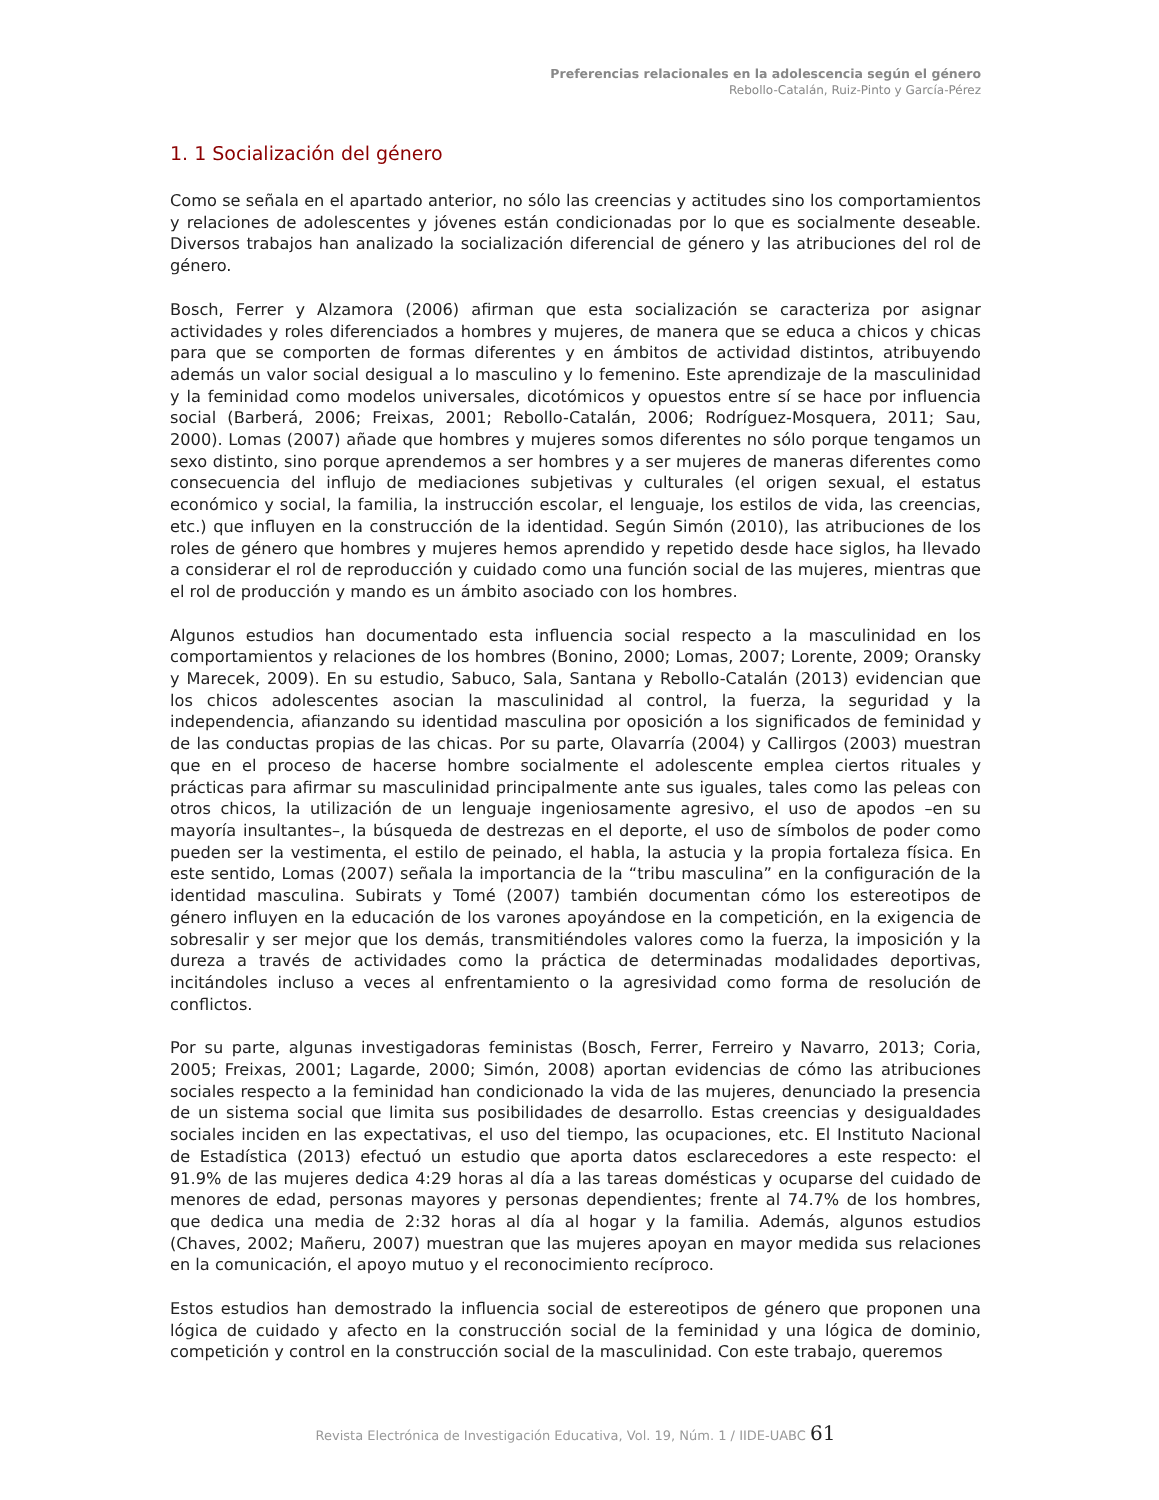Preferencias relacionales en la adolescencia según el género
Rebollo-Catalán, Ruiz-Pinto y García-Pérez
1. 1 Socialización del género
Como se señala en el apartado anterior, no sólo las creencias y actitudes sino los comportamientos y relaciones de adolescentes y jóvenes están condicionadas por lo que es socialmente deseable. Diversos trabajos han analizado la socialización diferencial de género y las atribuciones del rol de género.
Bosch, Ferrer y Alzamora (2006) afirman que esta socialización se caracteriza por asignar actividades y roles diferenciados a hombres y mujeres, de manera que se educa a chicos y chicas para que se comporten de formas diferentes y en ámbitos de actividad distintos, atribuyendo además un valor social desigual a lo masculino y lo femenino. Este aprendizaje de la masculinidad y la feminidad como modelos universales, dicotómicos y opuestos entre sí se hace por influencia social (Barberá, 2006; Freixas, 2001; Rebollo-Catalán, 2006; Rodríguez-Mosquera, 2011; Sau, 2000). Lomas (2007) añade que hombres y mujeres somos diferentes no sólo porque tengamos un sexo distinto, sino porque aprendemos a ser hombres y a ser mujeres de maneras diferentes como consecuencia del influjo de mediaciones subjetivas y culturales (el origen sexual, el estatus económico y social, la familia, la instrucción escolar, el lenguaje, los estilos de vida, las creencias, etc.) que influyen en la construcción de la identidad. Según Simón (2010), las atribuciones de los roles de género que hombres y mujeres hemos aprendido y repetido desde hace siglos, ha llevado a considerar el rol de reproducción y cuidado como una función social de las mujeres, mientras que el rol de producción y mando es un ámbito asociado con los hombres.
Algunos estudios han documentado esta influencia social respecto a la masculinidad en los comportamientos y relaciones de los hombres (Bonino, 2000; Lomas, 2007; Lorente, 2009; Oransky y Marecek, 2009). En su estudio, Sabuco, Sala, Santana y Rebollo-Catalán (2013) evidencian que los chicos adolescentes asocian la masculinidad al control, la fuerza, la seguridad y la independencia, afianzando su identidad masculina por oposición a los significados de feminidad y de las conductas propias de las chicas. Por su parte, Olavarría (2004) y Callirgos (2003) muestran que en el proceso de hacerse hombre socialmente el adolescente emplea ciertos rituales y prácticas para afirmar su masculinidad principalmente ante sus iguales, tales como las peleas con otros chicos, la utilización de un lenguaje ingeniosamente agresivo, el uso de apodos –en su mayoría insultantes–, la búsqueda de destrezas en el deporte, el uso de símbolos de poder como pueden ser la vestimenta, el estilo de peinado, el habla, la astucia y la propia fortaleza física. En este sentido, Lomas (2007) señala la importancia de la “tribu masculina” en la configuración de la identidad masculina. Subirats y Tomé (2007) también documentan cómo los estereotipos de género influyen en la educación de los varones apoyándose en la competición, en la exigencia de sobresalir y ser mejor que los demás, transmitiéndoles valores como la fuerza, la imposición y la dureza a través de actividades como la práctica de determinadas modalidades deportivas, incitándoles incluso a veces al enfrentamiento o la agresividad como forma de resolución de conflictos.
Por su parte, algunas investigadoras feministas (Bosch, Ferrer, Ferreiro y Navarro, 2013; Coria, 2005; Freixas, 2001; Lagarde, 2000; Simón, 2008) aportan evidencias de cómo las atribuciones sociales respecto a la feminidad han condicionado la vida de las mujeres, denunciado la presencia de un sistema social que limita sus posibilidades de desarrollo. Estas creencias y desigualdades sociales inciden en las expectativas, el uso del tiempo, las ocupaciones, etc. El Instituto Nacional de Estadística (2013) efectuó un estudio que aporta datos esclarecedores a este respecto: el 91.9% de las mujeres dedica 4:29 horas al día a las tareas domésticas y ocuparse del cuidado de menores de edad, personas mayores y personas dependientes; frente al 74.7% de los hombres, que dedica una media de 2:32 horas al día al hogar y la familia. Además, algunos estudios (Chaves, 2002; Mañeru, 2007) muestran que las mujeres apoyan en mayor medida sus relaciones en la comunicación, el apoyo mutuo y el reconocimiento recíproco.
Estos estudios han demostrado la influencia social de estereotipos de género que proponen una lógica de cuidado y afecto en la construcción social de la feminidad y una lógica de dominio, competición y control en la construcción social de la masculinidad. Con este trabajo, queremos
Revista Electrónica de Investigación Educativa, Vol. 19, Núm. 1 / IIDE-UABC 61